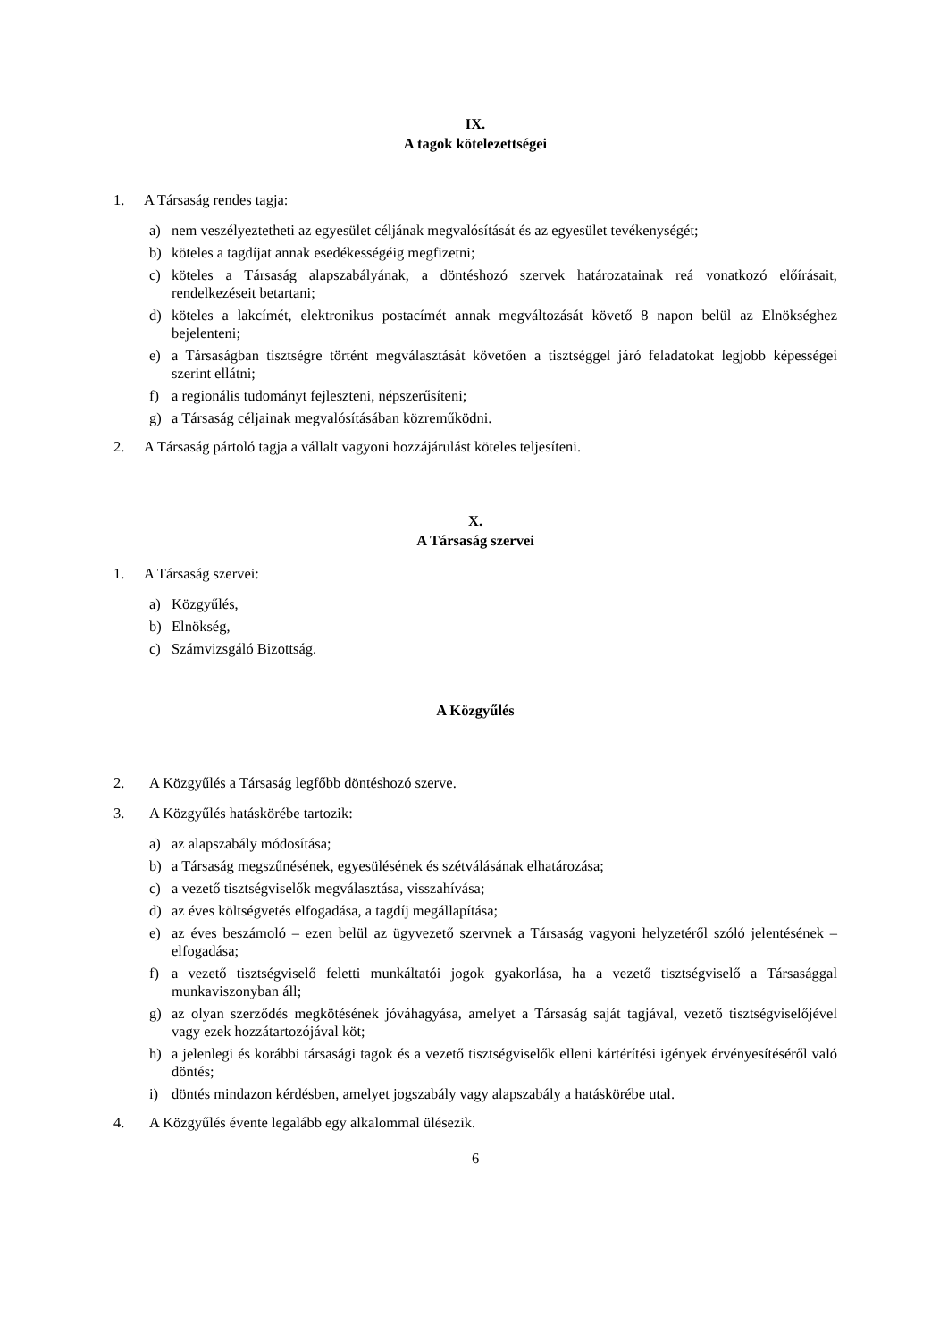IX.
A tagok kötelezettségei
1. A Társaság rendes tagja:
a) nem veszélyeztetheti az egyesület céljának megvalósítását és az egyesület tevékenységét;
b) köteles a tagdíjat annak esedékességéig megfizetni;
c) köteles a Társaság alapszabályának, a döntéshozó szervek határozatainak reá vonatkozó előírásait, rendelkezéseit betartani;
d) köteles a lakcímét, elektronikus postacímét annak megváltozását követő 8 napon belül az Elnökséghez bejelenteni;
e) a Társaságban tisztségre történt megválasztását követően a tisztséggel járó feladatokat legjobb képességei szerint ellátni;
f) a regionális tudományt fejleszteni, népszerűsíteni;
g) a Társaság céljainak megvalósításában közreműködni.
2. A Társaság pártoló tagja a vállalt vagyoni hozzájárulást köteles teljesíteni.
X.
A Társaság szervei
1. A Társaság szervei:
a) Közgyűlés,
b) Elnökség,
c) Számvizsgáló Bizottság.
A Közgyűlés
2. A Közgyűlés a Társaság legfőbb döntéshozó szerve.
3. A Közgyűlés hatáskörébe tartozik:
a) az alapszabály módosítása;
b) a Társaság megszűnésének, egyesülésének és szétválásának elhatározása;
c) a vezető tisztségviselők megválasztása, visszahívása;
d) az éves költségvetés elfogadása, a tagdíj megállapítása;
e) az éves beszámoló – ezen belül az ügyvezető szervnek a Társaság vagyoni helyzetéről szóló jelentésének – elfogadása;
f) a vezető tisztségviselő feletti munkáltatói jogok gyakorlása, ha a vezető tisztségviselő a Társasággal munkaviszonyban áll;
g) az olyan szerződés megkötésének jóváhagyása, amelyet a Társaság saját tagjával, vezető tisztségviselőjével vagy ezek hozzátartozójával köt;
h) a jelenlegi és korábbi társasági tagok és a vezető tisztségviselők elleni kártérítési igények érvényesítéséről való döntés;
i) döntés mindazon kérdésben, amelyet jogszabály vagy alapszabály a hatáskörébe utal.
4. A Közgyűlés évente legalább egy alkalommal ülésezik.
6